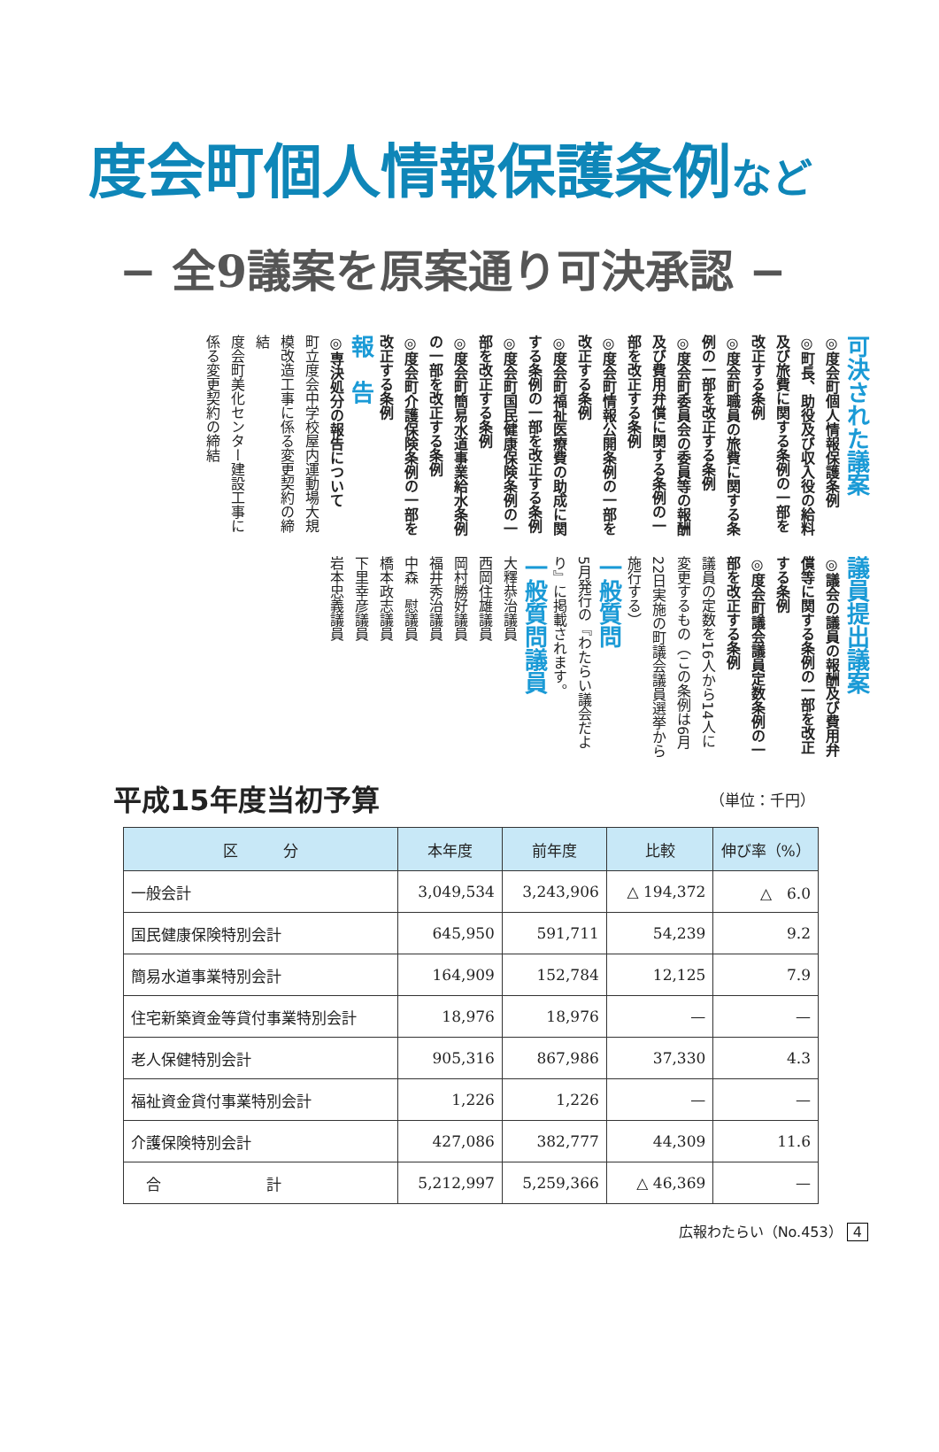度会町個人情報保護条例など
− 全9議案を原案通り可決承認 −
可決された議案
◎度会町個人情報保護条例
◎町長、助役及び収入役の給料及び旅費に関する条例の一部を改正する条例
◎度会町職員の旅費に関する条例の一部を改正する条例
◎度会町委員会の委員等の報酬及び費用弁償に関する条例の一部を改正する条例
◎度会町情報公開条例の一部を改正する条例
◎度会町福祉医療費の助成に関する条例の一部を改正する条例
◎度会町国民健康保険条例の一部を改正する条例
◎度会町簡易水道事業給水条例の一部を改正する条例
◎度会町介護保険条例の一部を改正する条例
報　告
◎専決処分の報告について
町立度会中学校屋内運動場大規模改造工事に係る変更契約の締結
度会町美化センター建設工事に係る変更契約の締結
議員提出議案
◎議会の議員の報酬及び費用弁償等に関する条例の一部を改正する条例
◎度会町議会議員定数条例の一部を改正する条例
議員の定数を16人から14人に変更するもの（この条例は6月22日実施の町議会議員選挙から施行する）
一般質問
5月発行の『わたらい議会だより』に掲載されます。
一般質問議員
大釋恭治議員
西岡住雄議員
岡村勝好議員
福井秀治議員
中森　慰議員
橋本政志議員
下里幸彦議員
岩本忠義議員
平成15年度当初予算 （単位：千円）
| 区 分 | 本年度 | 前年度 | 比較 | 伸び率（%） |
| --- | --- | --- | --- | --- |
| 一般会計 | 3,049,534 | 3,243,906 | △ 194,372 | △ 6.0 |
| 国民健康保険特別会計 | 645,950 | 591,711 | 54,239 | 9.2 |
| 簡易水道事業特別会計 | 164,909 | 152,784 | 12,125 | 7.9 |
| 住宅新築資金等貸付事業特別会計 | 18,976 | 18,976 | — | — |
| 老人保健特別会計 | 905,316 | 867,986 | 37,330 | 4.3 |
| 福祉資金貸付事業特別会計 | 1,226 | 1,226 | — | — |
| 介護保険特別会計 | 427,086 | 382,777 | 44,309 | 11.6 |
| 合 計 | 5,212,997 | 5,259,366 | △ 46,369 | — |
広報わたらい（No.453） 4